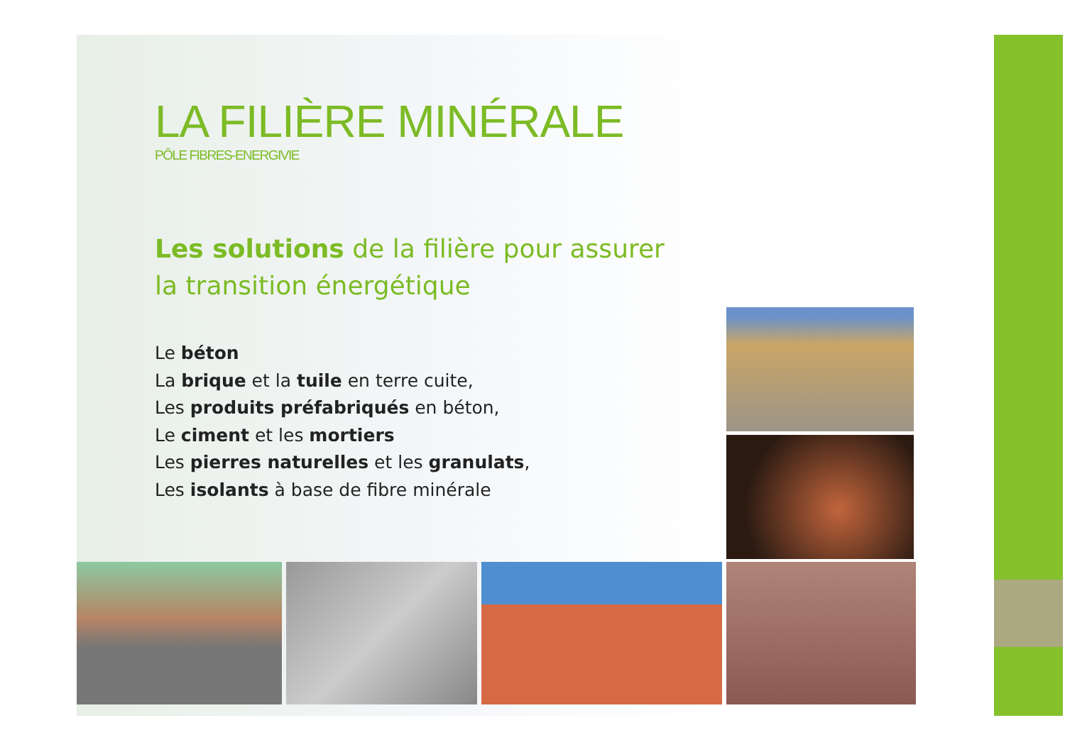LA FILIÈRE MINÉRALE
PÔLE FIBRES-ENERGIVIE
Les solutions de la filière pour assurer
la transition énergétique
Le béton
La brique et la tuile en terre cuite,
Les produits préfabriqués en béton,
Le ciment et les mortiers
Les pierres naturelles et les granulats,
Les isolants à base de fibre minérale